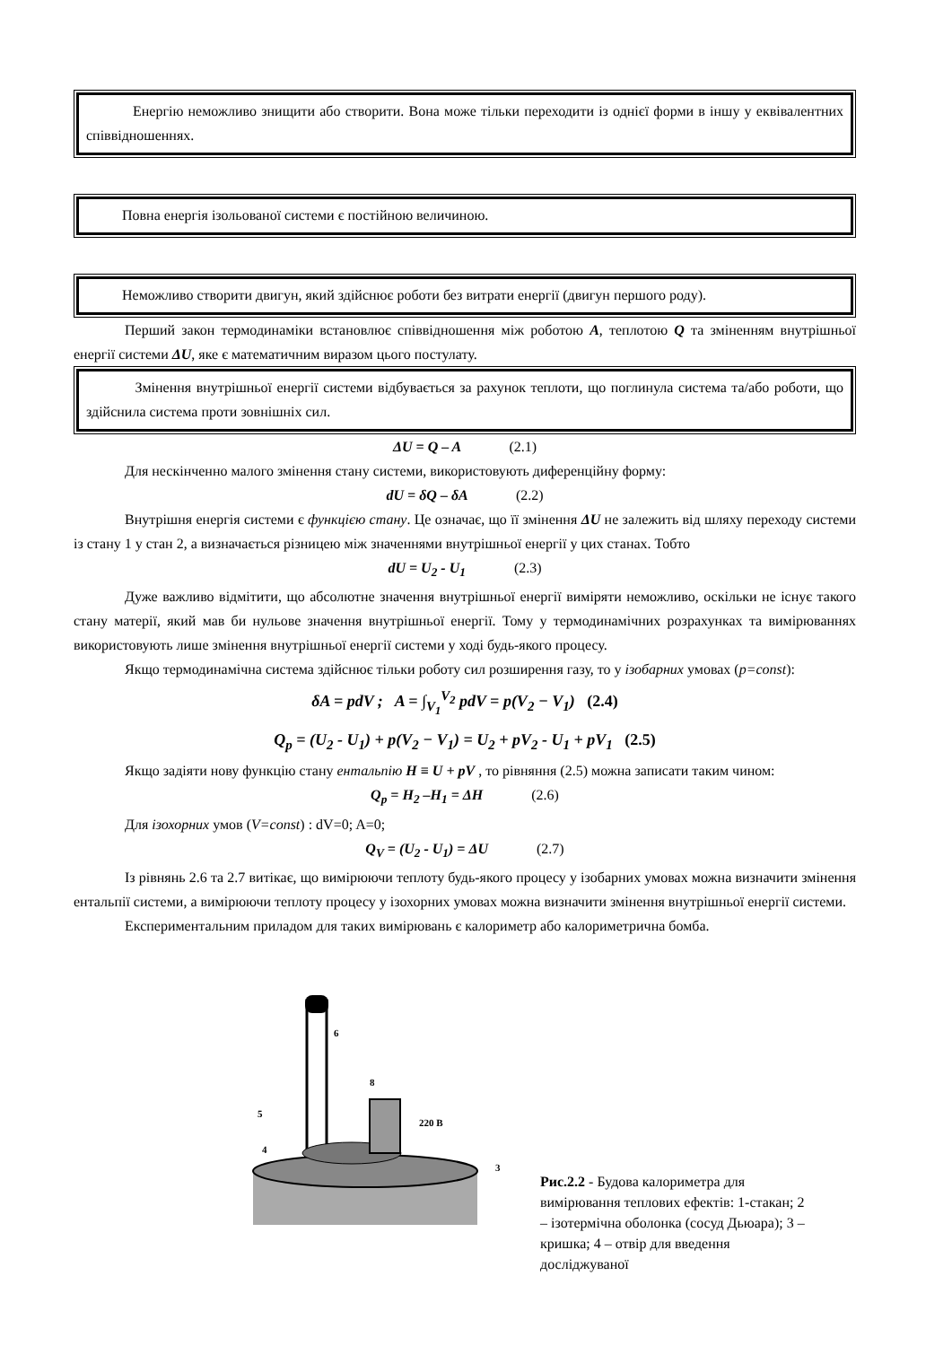Енергію неможливо знищити або створити. Вона може тільки переходити із однієї форми в іншу у еквівалентних співвідношеннях.
Повна енергія ізольованої системи є постійною величиною.
Неможливо створити двигун, який здійснює роботи без витрати енергії (двигун першого роду).
Перший закон термодинаміки встановлює співвідношення між роботою A, теплотою Q та зміненням внутрішньої енергії системи ΔU, яке є математичним виразом цього постулату.
Змінення внутрішньої енергії системи відбувається за рахунок теплоти, що поглинула система та/або роботи, що здійснила система проти зовнішніх сил.
ΔU = Q – A (2.1)
Для нескінченно малого змінення стану системи, використовують диференційну форму:
dU = δQ – δA (2.2)
Внутрішня енергія системи є функцією стану. Це означає, що її змінення ΔU не залежить від шляху переходу системи із стану 1 у стан 2, а визначається різницею між значеннями внутрішньої енергії у цих станах. Тобто
dU = U<sub>2</sub> - U<sub>1</sub> (2.3)
Дуже важливо відмітити, що абсолютне значення внутрішньої енергії виміряти неможливо, оскільки не існує такого стану матерії, який мав би нульове значення внутрішньої енергії. Тому у термодинамічних розрахунках та вимірюваннях використовують лише змінення внутрішньої енергії системи у ході будь-якого процесу.
Якщо термодинамічна система здійснює тільки роботу сил розширення газу, то у ізобарних умовах (p=const):
δA = pdV ; A = ∫<sub>V<sub>1</sub></sub><sup>V<sub>2</sub></sup> pdV = p(V<sub>2</sub> − V<sub>1</sub>) (2.4)
Q<sub>p</sub> = (U<sub>2</sub> - U<sub>1</sub>) + p(V<sub>2</sub> − V<sub>1</sub>) = U<sub>2</sub> + pV<sub>2</sub> - U<sub>1</sub> + pV<sub>1</sub> (2.5)
Якщо задіяти нову функцію стану ентальпію H ≡ U + pV , то рівняння (2.5) можна записати таким чином:
Q<sub>p</sub> = H<sub>2</sub> –H<sub>1</sub> = ΔH (2.6)
Для ізохорних умов (V=const) : dV=0; A=0;
Q<sub>V</sub> = (U<sub>2</sub> - U<sub>1</sub>) = ΔU (2.7)
Із рівнянь 2.6 та 2.7 витікає, що вимірюючи теплоту будь-якого процесу у ізобарних умовах можна визначити змінення ентальпії системи, а вимірюючи теплоту процесу у ізохорних умовах можна визначити змінення внутрішньої енергії системи.
Експериментальним приладом для таких вимірювань є калориметр або калориметрична бомба.
8
6
5
4
3
220 В
Рис.2.2 - Будова калориметра для вимірювання теплових ефектів: 1-стакан; 2 – ізотермічна оболонка (сосуд Дьюара); 3 – кришка; 4 – отвір для введення досліджуваної